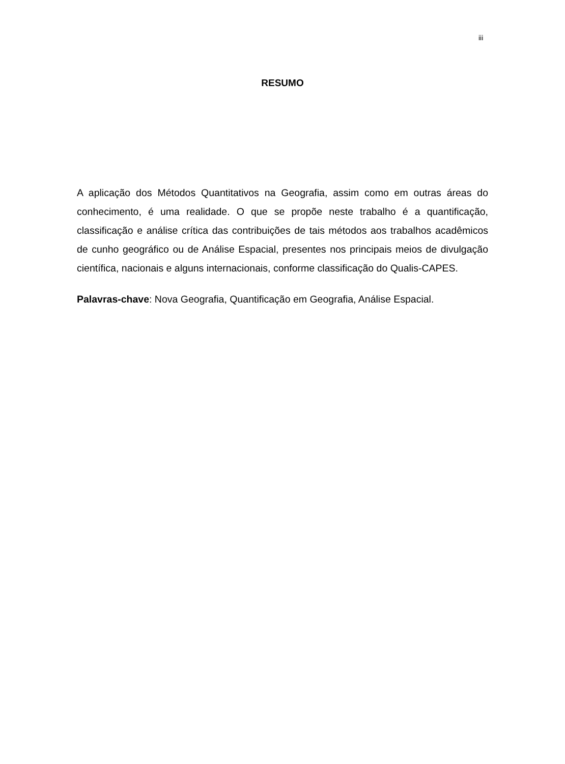iii
RESUMO
A aplicação dos Métodos Quantitativos na Geografia, assim como em outras áreas do conhecimento, é uma realidade. O que se propõe neste trabalho é a quantificação, classificação e análise crítica das contribuições de tais métodos aos trabalhos acadêmicos de cunho geográfico ou de Análise Espacial, presentes nos principais meios de divulgação científica, nacionais e alguns internacionais, conforme classificação do Qualis-CAPES.
Palavras-chave: Nova Geografia, Quantificação em Geografia, Análise Espacial.